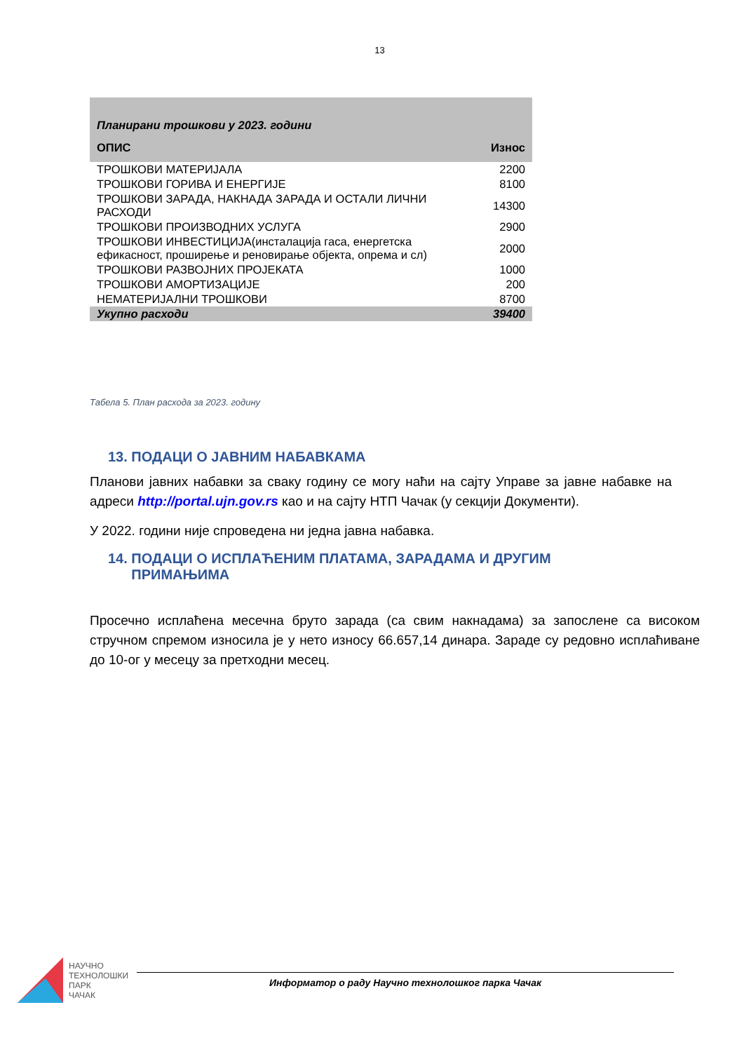13
| Планирани трошкови у 2023. години | |
| ОПИС | Износ |
| ТРОШКОВИ МАТЕРИЈАЛА | 2200 |
| ТРОШКОВИ ГОРИВА И ЕНЕРГИЈЕ | 8100 |
| ТРОШКОВИ ЗАРАДА, НАКНАДА ЗАРАДА И ОСТАЛИ ЛИЧНИ РАСХОДИ | 14300 |
| ТРОШКОВИ ПРОИЗВОДНИХ УСЛУГА | 2900 |
| ТРОШКОВИ ИНВЕСТИЦИЈА(инсталација гаса, енергетска ефикасност, проширење и реновирање објекта, опрема и сл) | 2000 |
| ТРОШКОВИ РАЗВОЈНИХ ПРОЈЕКАТА | 1000 |
| ТРОШКОВИ АМОРТИЗАЦИЈЕ | 200 |
| НЕМАТЕРИЈАЛНИ ТРОШКОВИ | 8700 |
| Укупно расходи | 39400 |
Табела 5. План расхода за 2023. годину
13. ПОДАЦИ О ЈАВНИМ НАБАВКАМА
Планови јавних набавки за сваку годину се могу наћи на сајту Управе за јавне набавке на адреси http://portal.ujn.gov.rs као и на сајту НТП Чачак (у секцији Документи).
У 2022. години није спроведена ни једна јавна набавка.
14. ПОДАЦИ О ИСПЛАЋЕНИМ ПЛАТАМА, ЗАРАДАМА И ДРУГИМ
ПРИМАЊИМА
Просечно исплаћена месечна бруто зарада (са свим накнадама) за запослене са високом стручном спремом износила је у нето износу 66.657,14 динара. Зараде су редовно исплаћиване до 10-ог у месецу за претходни месец.
НАУЧНО
ТЕХНОЛОШКИ
ПАРК
ЧАЧАК
Информатор о раду Научно технолошког парка Чачак